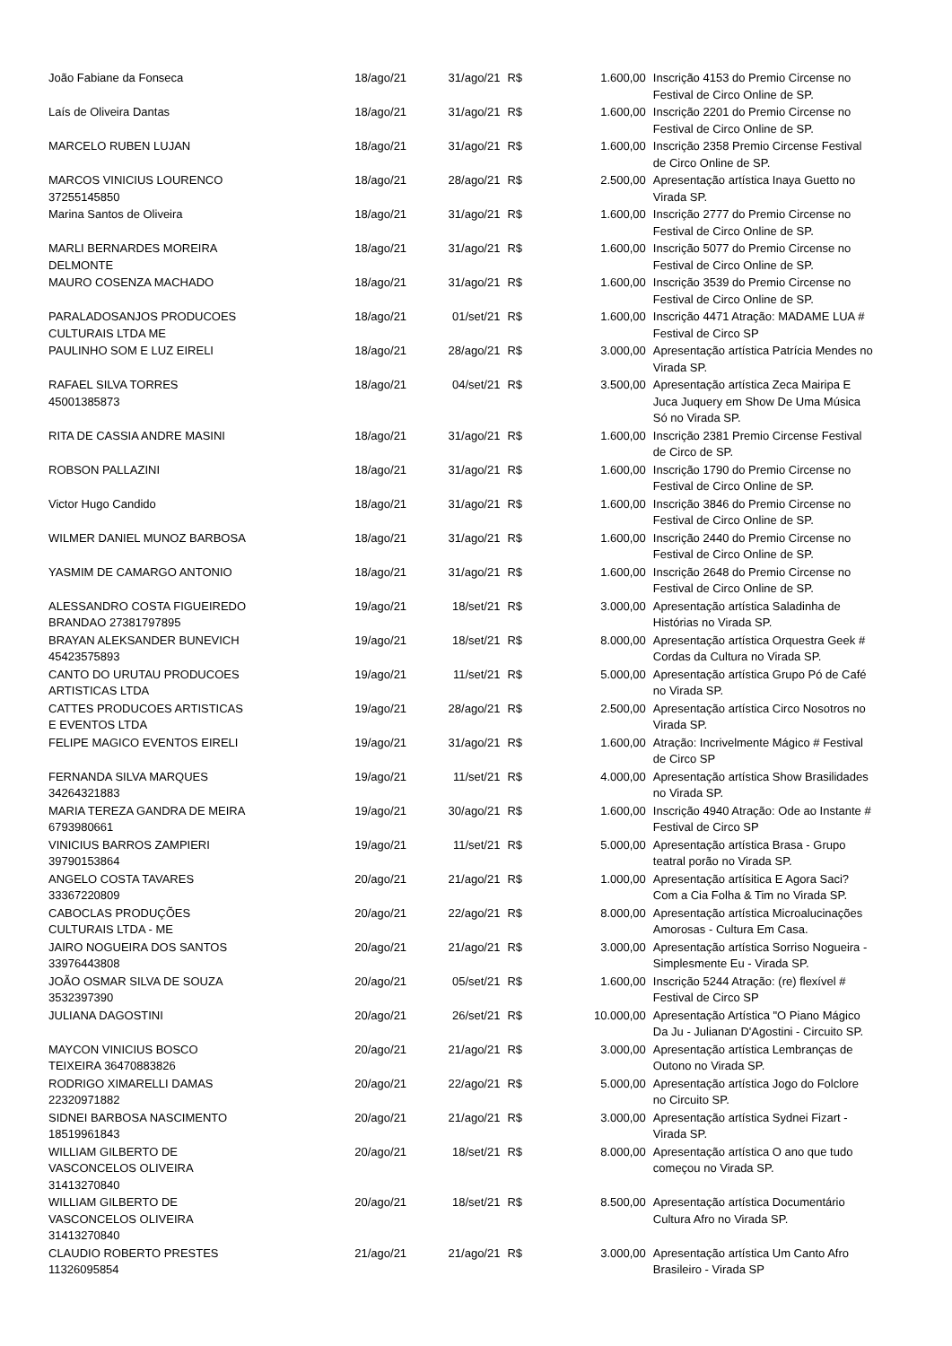| João Fabiane da Fonseca | 18/ago/21 | 31/ago/21 | R$ | 1.600,00 | Inscrição 4153 do Premio Circense no Festival de Circo Online de SP. |
| Laís de Oliveira Dantas | 18/ago/21 | 31/ago/21 | R$ | 1.600,00 | Inscrição 2201 do Premio Circense no Festival de Circo Online de SP. |
| MARCELO RUBEN LUJAN | 18/ago/21 | 31/ago/21 | R$ | 1.600,00 | Inscrição 2358 Premio Circense Festival de Circo Online de SP. |
| MARCOS VINICIUS LOURENCO 37255145850 | 18/ago/21 | 28/ago/21 | R$ | 2.500,00 | Apresentação artística Inaya Guetto no Virada SP. |
| Marina Santos de Oliveira | 18/ago/21 | 31/ago/21 | R$ | 1.600,00 | Inscrição 2777 do Premio Circense no Festival de Circo Online de SP. |
| MARLI BERNARDES MOREIRA DELMONTE | 18/ago/21 | 31/ago/21 | R$ | 1.600,00 | Inscrição 5077 do Premio Circense no Festival de Circo Online de SP. |
| MAURO COSENZA MACHADO | 18/ago/21 | 31/ago/21 | R$ | 1.600,00 | Inscrição 3539 do Premio Circense no Festival de Circo Online de SP. |
| PARALADOSANJOS PRODUCOES CULTURAIS LTDA ME | 18/ago/21 | 01/set/21 | R$ | 1.600,00 | Inscrição 4471 Atração: MADAME LUA # Festival de Circo SP |
| PAULINHO SOM E LUZ EIRELI | 18/ago/21 | 28/ago/21 | R$ | 3.000,00 | Apresentação artística Patrícia Mendes no Virada SP. |
| RAFAEL SILVA TORRES 45001385873 | 18/ago/21 | 04/set/21 | R$ | 3.500,00 | Apresentação artística Zeca Mairipa E Juca Juquery em Show De Uma Música Só no Virada SP. |
| RITA DE CASSIA ANDRE MASINI | 18/ago/21 | 31/ago/21 | R$ | 1.600,00 | Inscrição 2381 Premio Circense Festival de Circo de SP. |
| ROBSON PALLAZINI | 18/ago/21 | 31/ago/21 | R$ | 1.600,00 | Inscrição 1790 do Premio Circense no Festival de Circo Online de SP. |
| Victor Hugo Candido | 18/ago/21 | 31/ago/21 | R$ | 1.600,00 | Inscrição 3846 do Premio Circense no Festival de Circo Online de SP. |
| WILMER DANIEL MUNOZ BARBOSA | 18/ago/21 | 31/ago/21 | R$ | 1.600,00 | Inscrição 2440 do Premio Circense no Festival de Circo Online de SP. |
| YASMIM DE CAMARGO ANTONIO | 18/ago/21 | 31/ago/21 | R$ | 1.600,00 | Inscrição 2648 do Premio Circense no Festival de Circo Online de SP. |
| ALESSANDRO COSTA FIGUEIREDO BRANDAO 27381797895 | 19/ago/21 | 18/set/21 | R$ | 3.000,00 | Apresentação artística Saladinha de Histórias no Virada SP. |
| BRAYAN ALEKSANDER BUNEVICH 45423575893 | 19/ago/21 | 18/set/21 | R$ | 8.000,00 | Apresentação artística Orquestra Geek # Cordas da Cultura no Virada SP. |
| CANTO DO URUTAU PRODUCOES ARTISTICAS LTDA | 19/ago/21 | 11/set/21 | R$ | 5.000,00 | Apresentação artística Grupo Pó de Café no Virada SP. |
| CATTES PRODUCOES ARTISTICAS E EVENTOS LTDA | 19/ago/21 | 28/ago/21 | R$ | 2.500,00 | Apresentação artística Circo Nosotros no Virada SP. |
| FELIPE MAGICO EVENTOS EIRELI | 19/ago/21 | 31/ago/21 | R$ | 1.600,00 | Atração: Incrivelmente Mágico # Festival de Circo SP |
| FERNANDA SILVA MARQUES 34264321883 | 19/ago/21 | 11/set/21 | R$ | 4.000,00 | Apresentação artística Show Brasilidades no Virada SP. |
| MARIA TEREZA GANDRA DE MEIRA 6793980661 | 19/ago/21 | 30/ago/21 | R$ | 1.600,00 | Inscrição 4940 Atração: Ode ao Instante # Festival de Circo SP |
| VINICIUS BARROS ZAMPIERI 39790153864 | 19/ago/21 | 11/set/21 | R$ | 5.000,00 | Apresentação artística Brasa - Grupo teatral porão no Virada SP. |
| ANGELO COSTA TAVARES 33367220809 | 20/ago/21 | 21/ago/21 | R$ | 1.000,00 | Apresentação artísitica E Agora Saci? Com a Cia Folha & Tim no Virada SP. |
| CABOCLAS PRODUÇÕES CULTURAIS LTDA - ME | 20/ago/21 | 22/ago/21 | R$ | 8.000,00 | Apresentação artística Microalucinações Amorosas - Cultura Em Casa. |
| JAIRO NOGUEIRA DOS SANTOS 33976443808 | 20/ago/21 | 21/ago/21 | R$ | 3.000,00 | Apresentação artística Sorriso Nogueira - Simplesmente Eu - Virada SP. |
| JOÃO OSMAR SILVA DE SOUZA 3532397390 | 20/ago/21 | 05/set/21 | R$ | 1.600,00 | Inscrição 5244 Atração: (re) flexível # Festival de Circo SP |
| JULIANA DAGOSTINI | 20/ago/21 | 26/set/21 | R$ | 10.000,00 | Apresentação Artística "O Piano Mágico Da Ju - Julianan D'Agostini - Circuito SP. |
| MAYCON VINICIUS BOSCO TEIXEIRA 36470883826 | 20/ago/21 | 21/ago/21 | R$ | 3.000,00 | Apresentação artística Lembranças de Outono no Virada SP. |
| RODRIGO XIMARELLI DAMAS 22320971882 | 20/ago/21 | 22/ago/21 | R$ | 5.000,00 | Apresentação artística Jogo do Folclore no Circuito SP. |
| SIDNEI BARBOSA NASCIMENTO 18519961843 | 20/ago/21 | 21/ago/21 | R$ | 3.000,00 | Apresentação artística Sydnei Fizart - Virada SP. |
| WILLIAM GILBERTO DE VASCONCELOS OLIVEIRA 31413270840 | 20/ago/21 | 18/set/21 | R$ | 8.000,00 | Apresentação artística O ano que tudo começou no Virada SP. |
| WILLIAM GILBERTO DE VASCONCELOS OLIVEIRA 31413270840 | 20/ago/21 | 18/set/21 | R$ | 8.500,00 | Apresentação artística Documentário Cultura Afro no Virada SP. |
| CLAUDIO ROBERTO PRESTES 11326095854 | 21/ago/21 | 21/ago/21 | R$ | 3.000,00 | Apresentação artística Um Canto Afro Brasileiro - Virada SP |